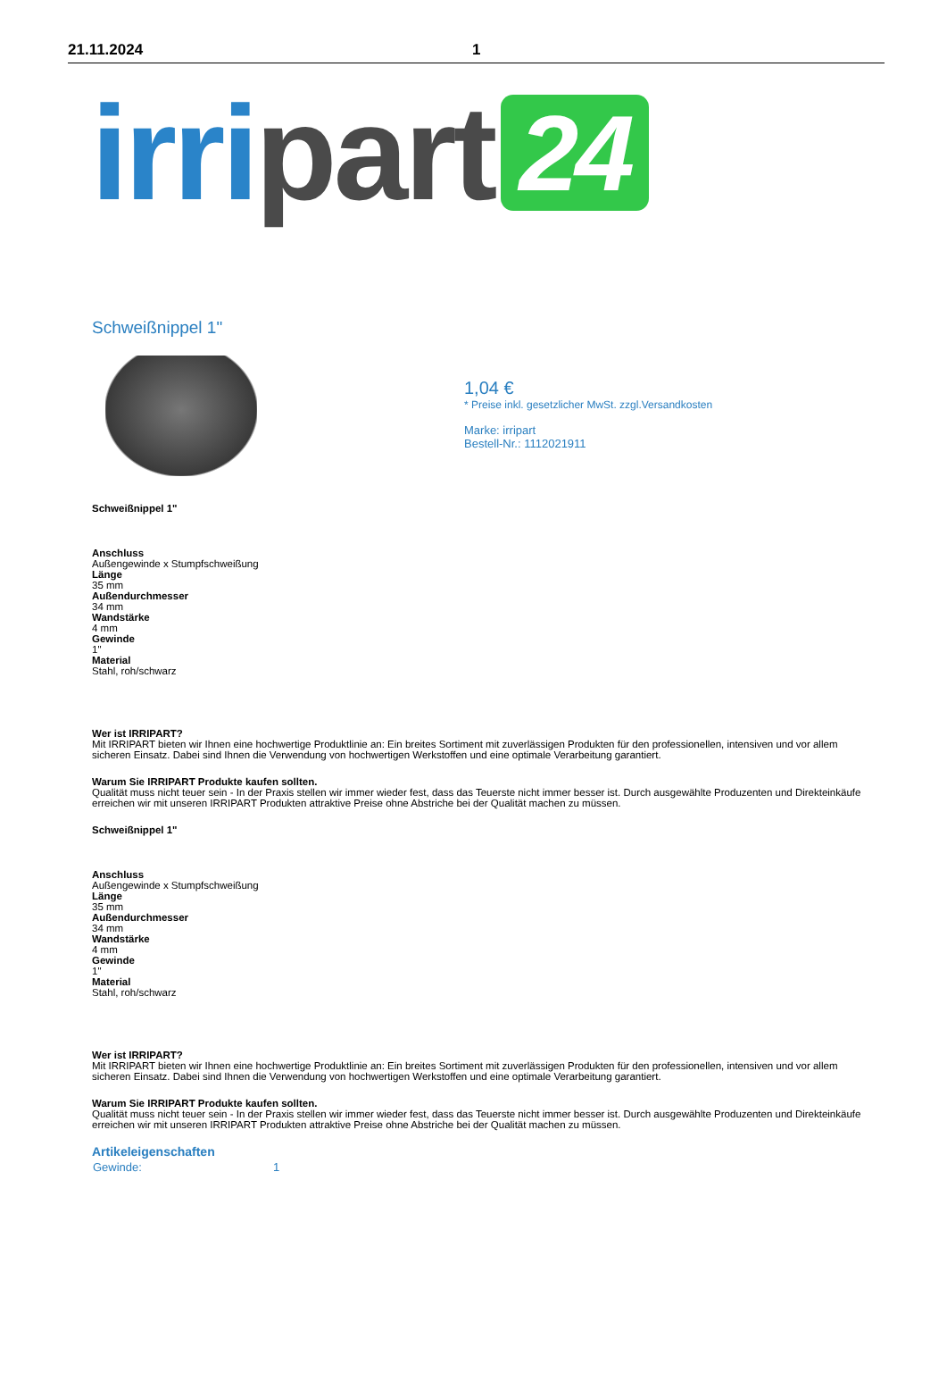21.11.2024 1
irri part 24
Schweißnippel 1"
1,04 €
* Preise inkl. gesetzlicher MwSt. zzgl.Versandkosten
Marke: irripart
Bestell-Nr.: 1112021911
Schweißnippel 1"
Anschluss
Außengewinde x Stumpfschweißung
Länge
35 mm
Außendurchmesser
34 mm
Wandstärke
4 mm
Gewinde
1"
Material
Stahl, roh/schwarz
Wer ist IRRIPART?
Mit IRRIPART bieten wir Ihnen eine hochwertige Produktlinie an: Ein breites Sortiment mit zuverlässigen Produkten für den professionellen, intensiven und vor allem sicheren Einsatz. Dabei sind Ihnen die Verwendung von hochwertigen Werkstoffen und eine optimale Verarbeitung garantiert.
Warum Sie IRRIPART Produkte kaufen sollten.
Qualität muss nicht teuer sein - In der Praxis stellen wir immer wieder fest, dass das Teuerste nicht immer besser ist. Durch ausgewählte Produzenten und Direkteinkäufe erreichen wir mit unseren IRRIPART Produkten attraktive Preise ohne Abstriche bei der Qualität machen zu müssen.
Schweißnippel 1"
Anschluss
Außengewinde x Stumpfschweißung
Länge
35 mm
Außendurchmesser
34 mm
Wandstärke
4 mm
Gewinde
1"
Material
Stahl, roh/schwarz
Wer ist IRRIPART?
Mit IRRIPART bieten wir Ihnen eine hochwertige Produktlinie an: Ein breites Sortiment mit zuverlässigen Produkten für den professionellen, intensiven und vor allem sicheren Einsatz. Dabei sind Ihnen die Verwendung von hochwertigen Werkstoffen und eine optimale Verarbeitung garantiert.
Warum Sie IRRIPART Produkte kaufen sollten.
Qualität muss nicht teuer sein - In der Praxis stellen wir immer wieder fest, dass das Teuerste nicht immer besser ist. Durch ausgewählte Produzenten und Direkteinkäufe erreichen wir mit unseren IRRIPART Produkten attraktive Preise ohne Abstriche bei der Qualität machen zu müssen.
Artikeleigenschaften
| Gewinde: | 1 |